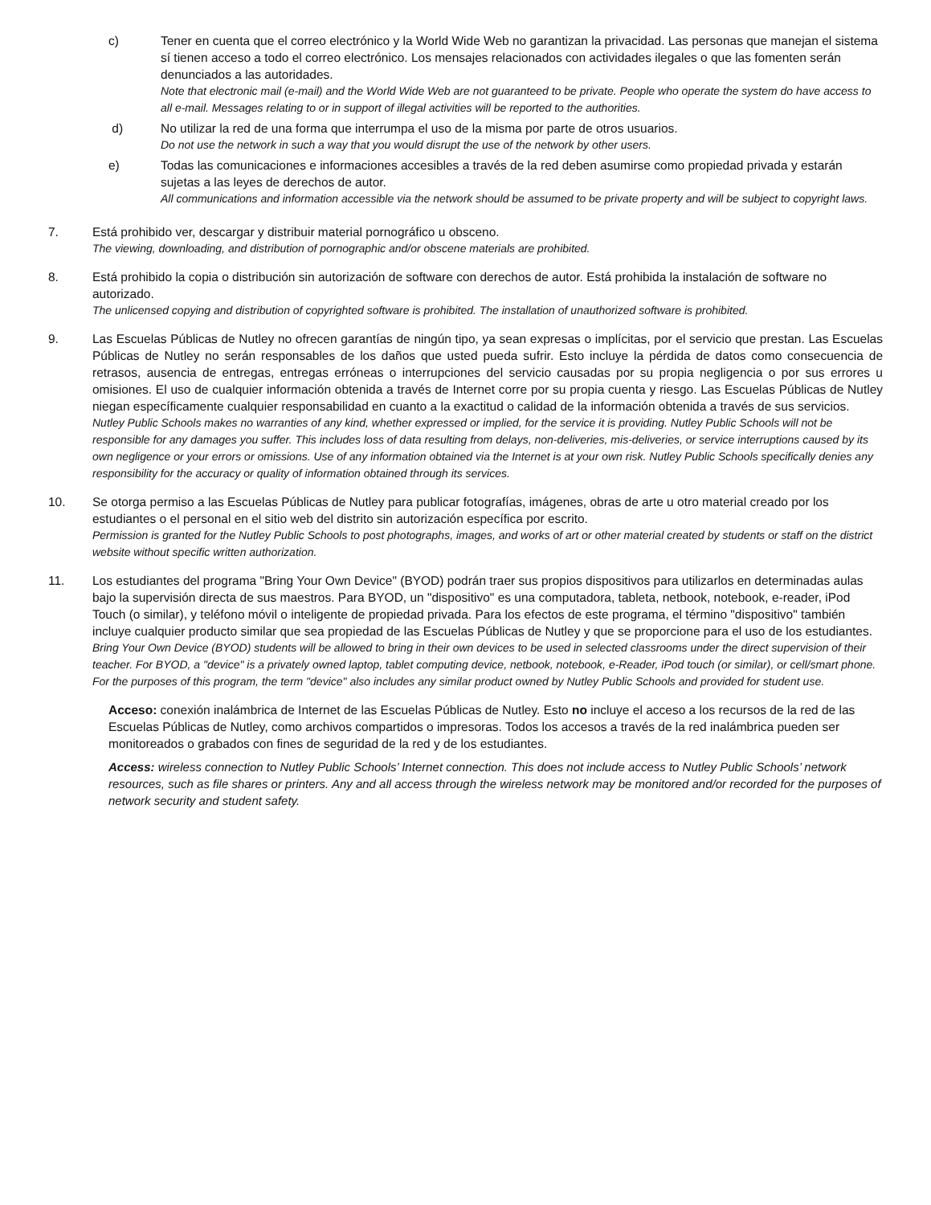c) Tener en cuenta que el correo electrónico y la World Wide Web no garantizan la privacidad. Las personas que manejan el sistema sí tienen acceso a todo el correo electrónico. Los mensajes relacionados con actividades ilegales o que las fomenten serán denunciados a las autoridades.
Note that electronic mail (e-mail) and the World Wide Web are not guaranteed to be private. People who operate the system do have access to all e-mail. Messages relating to or in support of illegal activities will be reported to the authorities.
d) No utilizar la red de una forma que interrumpa el uso de la misma por parte de otros usuarios.
Do not use the network in such a way that you would disrupt the use of the network by other users.
e) Todas las comunicaciones e informaciones accesibles a través de la red deben asumirse como propiedad privada y estarán sujetas a las leyes de derechos de autor.
All communications and information accessible via the network should be assumed to be private property and will be subject to copyright laws.
7. Está prohibido ver, descargar y distribuir material pornográfico u obsceno.
The viewing, downloading, and distribution of pornographic and/or obscene materials are prohibited.
8. Está prohibido la copia o distribución sin autorización de software con derechos de autor. Está prohibida la instalación de software no autorizado.
The unlicensed copying and distribution of copyrighted software is prohibited. The installation of unauthorized software is prohibited.
9. Las Escuelas Públicas de Nutley no ofrecen garantías de ningún tipo, ya sean expresas o implícitas, por el servicio que prestan. Las Escuelas Públicas de Nutley no serán responsables de los daños que usted pueda sufrir. Esto incluye la pérdida de datos como consecuencia de retrasos, ausencia de entregas, entregas erróneas o interrupciones del servicio causadas por su propia negligencia o por sus errores u omisiones. El uso de cualquier información obtenida a través de Internet corre por su propia cuenta y riesgo. Las Escuelas Públicas de Nutley niegan específicamente cualquier responsabilidad en cuanto a la exactitud o calidad de la información obtenida a través de sus servicios.
Nutley Public Schools makes no warranties of any kind, whether expressed or implied, for the service it is providing. Nutley Public Schools will not be responsible for any damages you suffer. This includes loss of data resulting from delays, non-deliveries, mis-deliveries, or service interruptions caused by its own negligence or your errors or omissions. Use of any information obtained via the Internet is at your own risk. Nutley Public Schools specifically denies any responsibility for the accuracy or quality of information obtained through its services.
10. Se otorga permiso a las Escuelas Públicas de Nutley para publicar fotografías, imágenes, obras de arte u otro material creado por los estudiantes o el personal en el sitio web del distrito sin autorización específica por escrito.
Permission is granted for the Nutley Public Schools to post photographs, images, and works of art or other material created by students or staff on the district website without specific written authorization.
11. Los estudiantes del programa "Bring Your Own Device" (BYOD) podrán traer sus propios dispositivos para utilizarlos en determinadas aulas bajo la supervisión directa de sus maestros. Para BYOD, un "dispositivo" es una computadora, tableta, netbook, notebook, e-reader, iPod Touch (o similar), y teléfono móvil o inteligente de propiedad privada. Para los efectos de este programa, el término "dispositivo" también incluye cualquier producto similar que sea propiedad de las Escuelas Públicas de Nutley y que se proporcione para el uso de los estudiantes.
Bring Your Own Device (BYOD) students will be allowed to bring in their own devices to be used in selected classrooms under the direct supervision of their teacher. For BYOD, a "device" is a privately owned laptop, tablet computing device, netbook, notebook, e-Reader, iPod touch (or similar), or cell/smart phone. For the purposes of this program, the term "device" also includes any similar product owned by Nutley Public Schools and provided for student use.
Acceso: conexión inalámbrica de Internet de las Escuelas Públicas de Nutley. Esto no incluye el acceso a los recursos de la red de las Escuelas Públicas de Nutley, como archivos compartidos o impresoras. Todos los accesos a través de la red inalámbrica pueden ser monitoreados o grabados con fines de seguridad de la red y de los estudiantes.
Access: wireless connection to Nutley Public Schools’ Internet connection. This does not include access to Nutley Public Schools’ network resources, such as file shares or printers. Any and all access through the wireless network may be monitored and/or recorded for the purposes of network security and student safety.